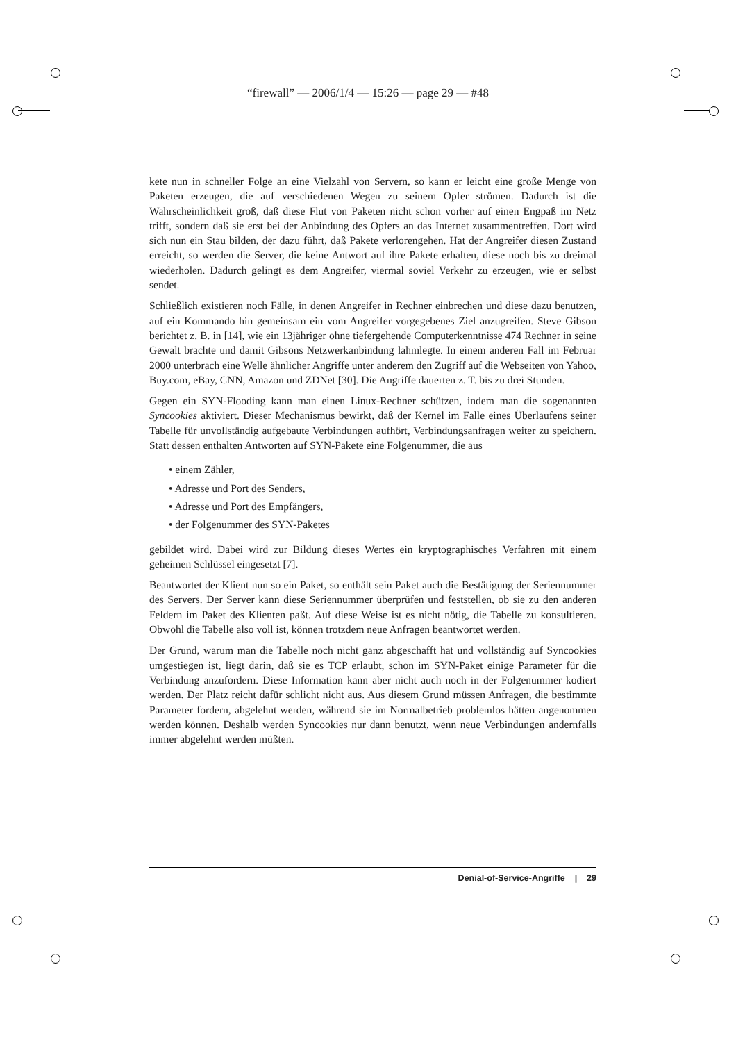“firewall” — 2006/1/4 — 15:26 — page 29 — #48
kete nun in schneller Folge an eine Vielzahl von Servern, so kann er leicht eine große Menge von Paketen erzeugen, die auf verschiedenen Wegen zu seinem Opfer strömen. Dadurch ist die Wahrscheinlichkeit groß, daß diese Flut von Paketen nicht schon vorher auf einen Engpaß im Netz trifft, sondern daß sie erst bei der Anbindung des Opfers an das Internet zusammentreffen. Dort wird sich nun ein Stau bilden, der dazu führt, daß Pakete verlorengehen. Hat der Angreifer diesen Zustand erreicht, so werden die Server, die keine Antwort auf ihre Pakete erhalten, diese noch bis zu dreimal wiederholen. Dadurch gelingt es dem Angreifer, viermal soviel Verkehr zu erzeugen, wie er selbst sendet.
Schließlich existieren noch Fälle, in denen Angreifer in Rechner einbrechen und diese dazu benutzen, auf ein Kommando hin gemeinsam ein vom Angreifer vorgegebenes Ziel anzugreifen. Steve Gibson berichtet z. B. in [14], wie ein 13jähriger ohne tiefergehende Computerkenntnisse 474 Rechner in seine Gewalt brachte und damit Gibsons Netzwerkanbindung lahmlegte. In einem anderen Fall im Februar 2000 unterbrach eine Welle ähnlicher Angriffe unter anderem den Zugriff auf die Webseiten von Yahoo, Buy.com, eBay, CNN, Amazon und ZDNet [30]. Die Angriffe dauerten z. T. bis zu drei Stunden.
Gegen ein SYN-Flooding kann man einen Linux-Rechner schützen, indem man die sogenannten Syncookies aktiviert. Dieser Mechanismus bewirkt, daß der Kernel im Falle eines Überlaufens seiner Tabelle für unvollständig aufgebaute Verbindungen aufhört, Verbindungsanfragen weiter zu speichern. Statt dessen enthalten Antworten auf SYN-Pakete eine Folgenummer, die aus
• einem Zähler,
• Adresse und Port des Senders,
• Adresse und Port des Empfängers,
• der Folgenummer des SYN-Paketes
gebildet wird. Dabei wird zur Bildung dieses Wertes ein kryptographisches Verfahren mit einem geheimen Schlüssel eingesetzt [7].
Beantwortet der Klient nun so ein Paket, so enthält sein Paket auch die Bestätigung der Seriennummer des Servers. Der Server kann diese Seriennummer überprüfen und feststellen, ob sie zu den anderen Feldern im Paket des Klienten paßt. Auf diese Weise ist es nicht nötig, die Tabelle zu konsultieren. Obwohl die Tabelle also voll ist, können trotzdem neue Anfragen beantwortet werden.
Der Grund, warum man die Tabelle noch nicht ganz abgeschafft hat und vollständig auf Syncookies umgestiegen ist, liegt darin, daß sie es TCP erlaubt, schon im SYN-Paket einige Parameter für die Verbindung anzufordern. Diese Information kann aber nicht auch noch in der Folgenummer kodiert werden. Der Platz reicht dafür schlicht nicht aus. Aus diesem Grund müssen Anfragen, die bestimmte Parameter fordern, abgelehnt werden, während sie im Normalbetrieb problemlos hätten angenommen werden können. Deshalb werden Syncookies nur dann benutzt, wenn neue Verbindungen andernfalls immer abgelehnt werden müßten.
Denial-of-Service-Angriffe | 29